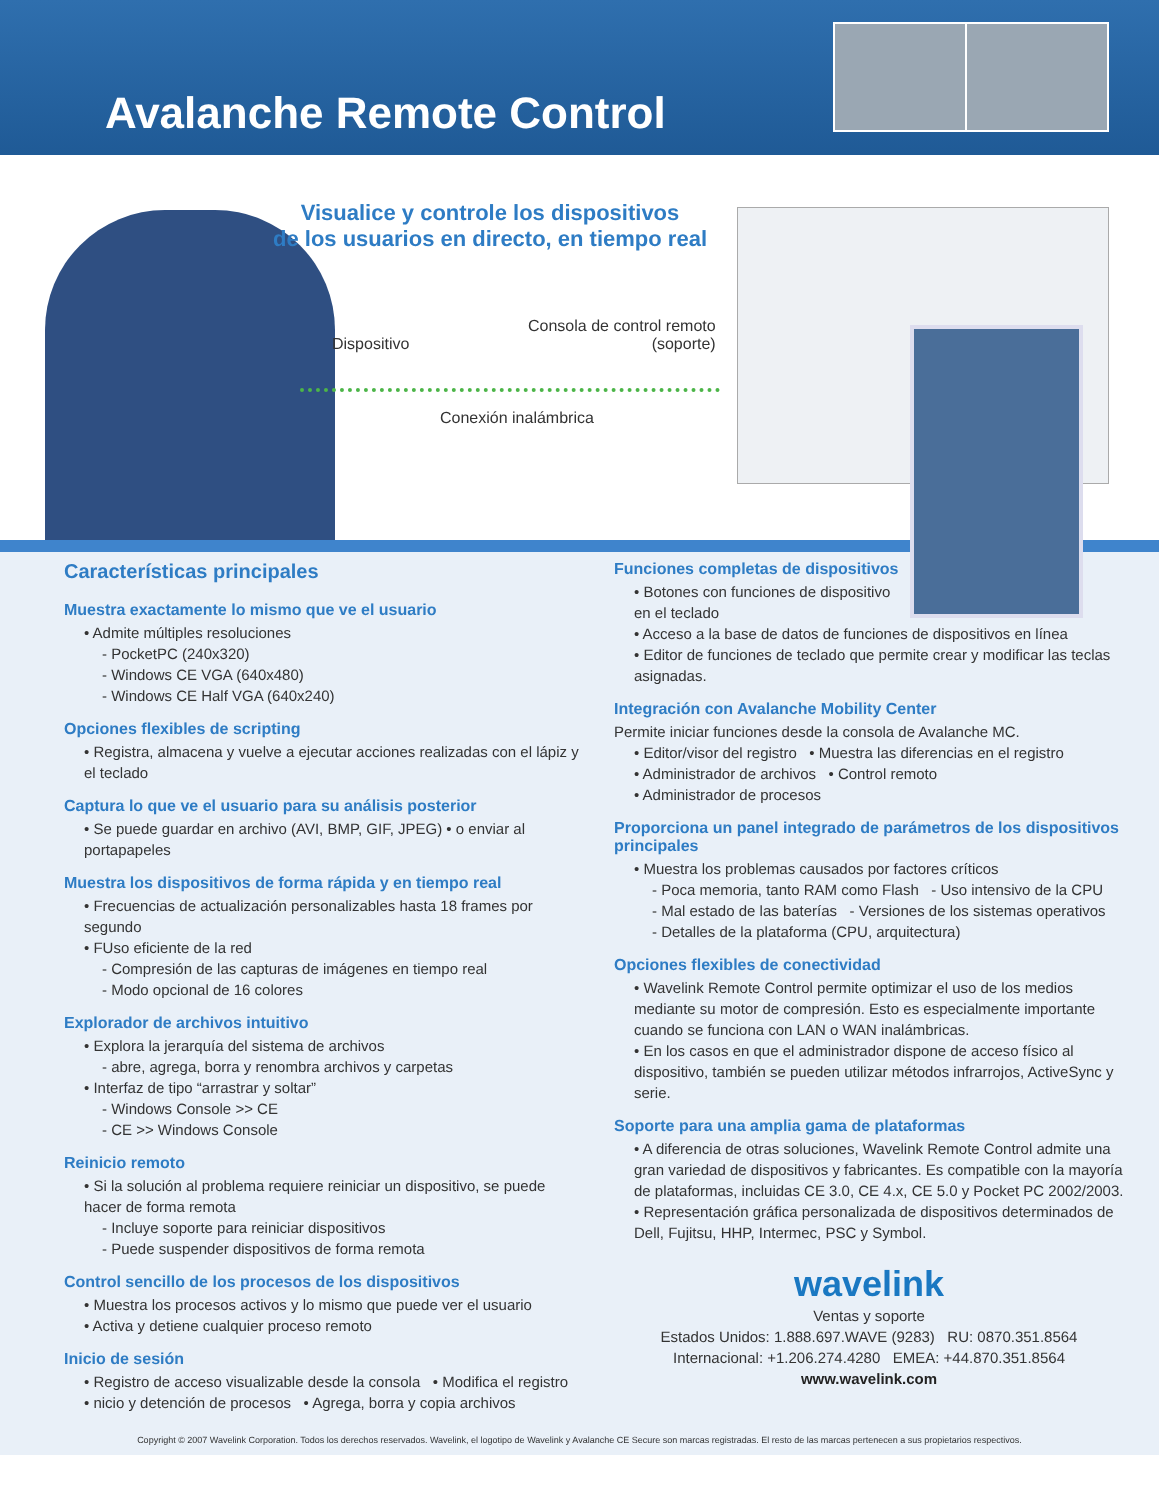Avalanche Remote Control
Visualice y controle los dispositivos
de los usuarios en directo, en tiempo real
Dispositivo
Consola de control remoto
(soporte)
Conexión inalámbrica
Características principales
Muestra exactamente lo mismo que ve el usuario
• Admite múltiples resoluciones
- PocketPC (240x320)
- Windows CE VGA (640x480)
- Windows CE Half VGA (640x240)
Opciones flexibles de scripting
• Registra, almacena y vuelve a ejecutar acciones realizadas con el lápiz y el teclado
Captura lo que ve el usuario para su análisis posterior
• Se puede guardar en archivo (AVI, BMP, GIF, JPEG) • o enviar al portapapeles
Muestra los dispositivos de forma rápida y en tiempo real
• Frecuencias de actualización personalizables hasta 18 frames por segundo
• FUso eficiente de la red
- Compresión de las capturas de imágenes en tiempo real
- Modo opcional de 16 colores
Explorador de archivos intuitivo
• Explora la jerarquía del sistema de archivos
- abre, agrega, borra y renombra archivos y carpetas
• Interfaz de tipo “arrastrar y soltar”
- Windows Console >> CE
- CE >> Windows Console
Reinicio remoto
• Si la solución al problema requiere reiniciar un dispositivo, se puede hacer de forma remota
- Incluye soporte para reiniciar dispositivos
- Puede suspender dispositivos de forma remota
Control sencillo de los procesos de los dispositivos
• Muestra los procesos activos y lo mismo que puede ver el usuario
• Activa y detiene cualquier proceso remoto
Inicio de sesión
• Registro de acceso visualizable desde la consola • Modifica el registro
• nicio y detención de procesos • Agrega, borra y copia archivos
Funciones completas de dispositivos
• Botones con funciones de dispositivo
en el teclado
• Acceso a la base de datos de funciones de dispositivos en línea
• Editor de funciones de teclado que permite crear y modificar las teclas asignadas.
Integración con Avalanche Mobility Center
Permite iniciar funciones desde la consola de Avalanche MC.
• Editor/visor del registro • Muestra las diferencias en el registro
• Administrador de archivos • Control remoto
• Administrador de procesos
Proporciona un panel integrado de parámetros de los dispositivos principales
• Muestra los problemas causados por factores críticos
- Poca memoria, tanto RAM como Flash - Uso intensivo de la CPU
- Mal estado de las baterías - Versiones de los sistemas operativos
- Detalles de la plataforma (CPU, arquitectura)
Opciones flexibles de conectividad
• Wavelink Remote Control permite optimizar el uso de los medios mediante su motor de compresión. Esto es especialmente importante cuando se funciona con LAN o WAN inalámbricas.
• En los casos en que el administrador dispone de acceso físico al dispositivo, también se pueden utilizar métodos infrarrojos, ActiveSync y serie.
Soporte para una amplia gama de plataformas
• A diferencia de otras soluciones, Wavelink Remote Control admite una gran variedad de dispositivos y fabricantes. Es compatible con la mayoría de plataformas, incluidas CE 3.0, CE 4.x, CE 5.0 y Pocket PC 2002/2003.
• Representación gráfica personalizada de dispositivos determinados de Dell, Fujitsu, HHP, Intermec, PSC y Symbol.
wavelink
Ventas y soporte
Estados Unidos: 1.888.697.WAVE (9283) RU: 0870.351.8564
Internacional: +1.206.274.4280 EMEA: +44.870.351.8564
www.wavelink.com
Copyright © 2007 Wavelink Corporation. Todos los derechos reservados. Wavelink, el logotipo de Wavelink y Avalanche CE Secure son marcas registradas. El resto de las marcas pertenecen a sus propietarios respectivos.